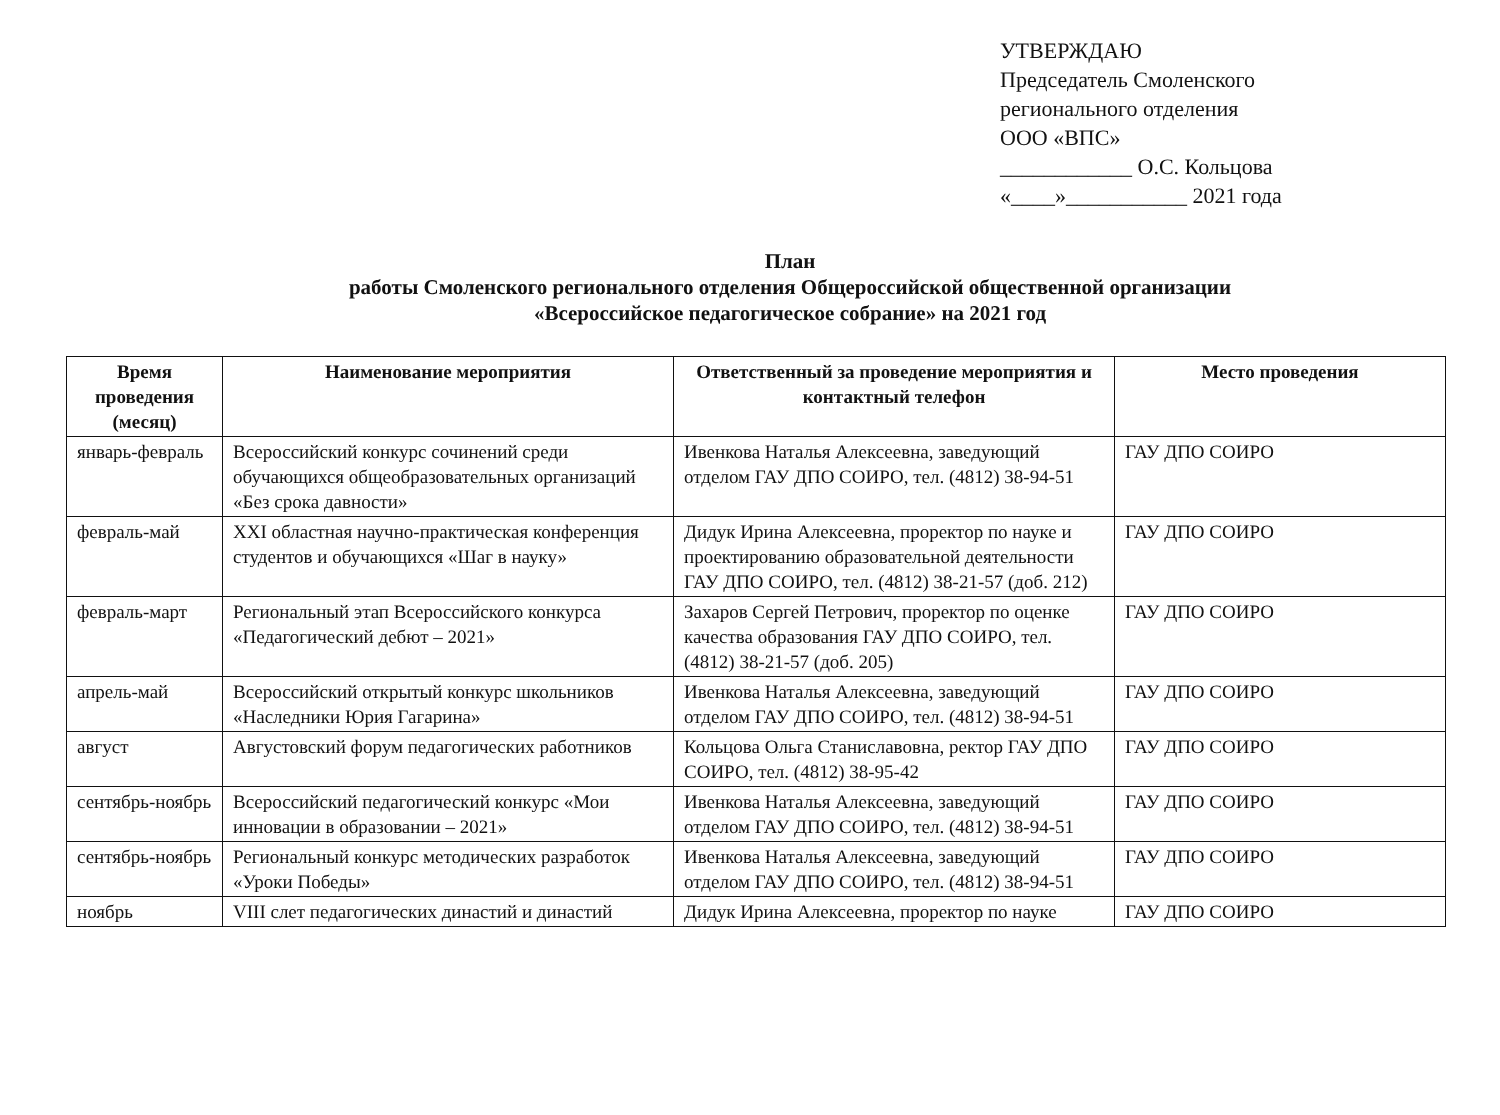УТВЕРЖДАЮ
Председатель Смоленского регионального отделения
ООО «ВПС»
____________ О.С. Кольцова
«____»___________ 2021 года
План
работы Смоленского регионального отделения Общероссийской общественной организации
«Всероссийское педагогическое собрание» на 2021 год
| Время проведения (месяц) | Наименование мероприятия | Ответственный за проведение мероприятия и контактный телефон | Место проведения |
| --- | --- | --- | --- |
| январь-февраль | Всероссийский конкурс сочинений среди обучающихся общеобразовательных организаций «Без срока давности» | Ивенкова Наталья Алексеевна, заведующий отделом ГАУ ДПО СОИРО, тел. (4812) 38-94-51 | ГАУ ДПО СОИРО |
| февраль-май | XXI областная научно-практическая конференция студентов и обучающихся «Шаг в науку» | Дидук Ирина Алексеевна, проректор по науке и проектированию образовательной деятельности ГАУ ДПО СОИРО, тел. (4812) 38-21-57 (доб. 212) | ГАУ ДПО СОИРО |
| февраль-март | Региональный этап Всероссийского конкурса «Педагогический дебют – 2021» | Захаров Сергей Петрович, проректор по оценке качества образования ГАУ ДПО СОИРО, тел. (4812) 38-21-57 (доб. 205) | ГАУ ДПО СОИРО |
| апрель-май | Всероссийский открытый конкурс школьников «Наследники Юрия Гагарина» | Ивенкова Наталья Алексеевна, заведующий отделом ГАУ ДПО СОИРО, тел. (4812) 38-94-51 | ГАУ ДПО СОИРО |
| август | Августовский форум педагогических работников | Кольцова Ольга Станиславовна, ректор ГАУ ДПО СОИРО, тел. (4812) 38-95-42 | ГАУ ДПО СОИРО |
| сентябрь-ноябрь | Всероссийский педагогический конкурс «Мои инновации в образовании – 2021» | Ивенкова Наталья Алексеевна, заведующий отделом ГАУ ДПО СОИРО, тел. (4812) 38-94-51 | ГАУ ДПО СОИРО |
| сентябрь-ноябрь | Региональный конкурс методических разработок «Уроки Победы» | Ивенкова Наталья Алексеевна, заведующий отделом ГАУ ДПО СОИРО, тел. (4812) 38-94-51 | ГАУ ДПО СОИРО |
| ноябрь | VIII слет педагогических династий и династий | Дидук Ирина Алексеевна, проректор по науке | ГАУ ДПО СОИРО |